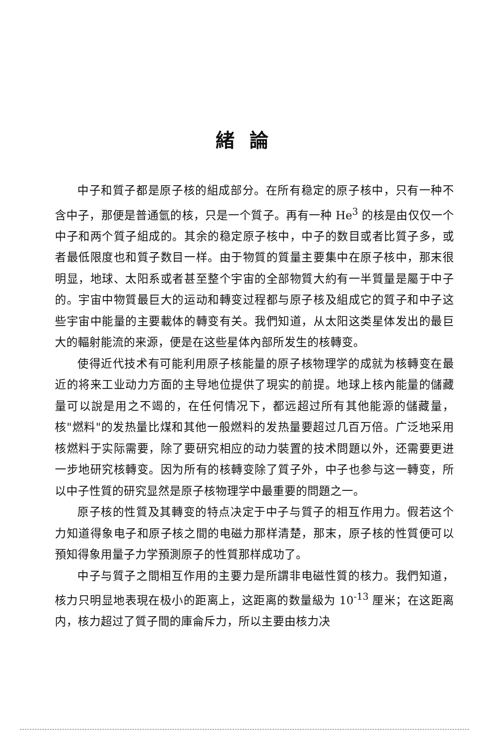緒論
中子和質子都是原子核的組成部分。在所有稳定的原子核中，只有一种不含中子，那便是普通氫的核，只是一个質子。再有一种 He<sup>3</sup> 的核是由仅仅一个中子和两个質子組成的。其余的稳定原子核中，中子的数目或者比質子多，或者最低限度也和質子数目一样。由于物質的質量主要集中在原子核中，那末很明显，地球、太阳系或者甚至整个宇宙的全部物質大約有一半質量是屬于中子的。宇宙中物質最巨大的运动和轉变过程都与原子核及組成它的質子和中子这些宇宙中能量的主要載体的轉变有关。我們知道，从太阳这类星体发出的最巨大的輻射能流的来源，便是在这些星体內部所发生的核轉变。
使得近代技术有可能利用原子核能量的原子核物理学的成就为核轉变在最近的将来工业动力方面的主导地位提供了現实的前提。地球上核內能量的儲藏量可以說是用之不竭的，在任何情况下，都远超过所有其他能源的儲藏量，核"燃料"的发热量比煤和其他一般燃料的发热量要超过几百万倍。广泛地采用核燃料于实际需要，除了要研究相应的动力裝置的技术問題以外，还需要更进一步地研究核轉变。因为所有的核轉变除了質子外，中子也参与这一轉变，所以中子性質的研究显然是原子核物理学中最重要的問題之一。
原子核的性質及其轉变的特点决定于中子与質子的相互作用力。假若这个力知道得象电子和原子核之間的电磁力那样清楚，那末，原子核的性質便可以預知得象用量子力学預測原子的性質那样成功了。
中子与質子之間相互作用的主要力是所謂非电磁性質的核力。我們知道，核力只明显地表現在极小的距离上，这距离的数量級为 10<sup>-13</sup> 厘米；在这距离内，核力超过了質子間的庫侖斥力，所以主要由核力决